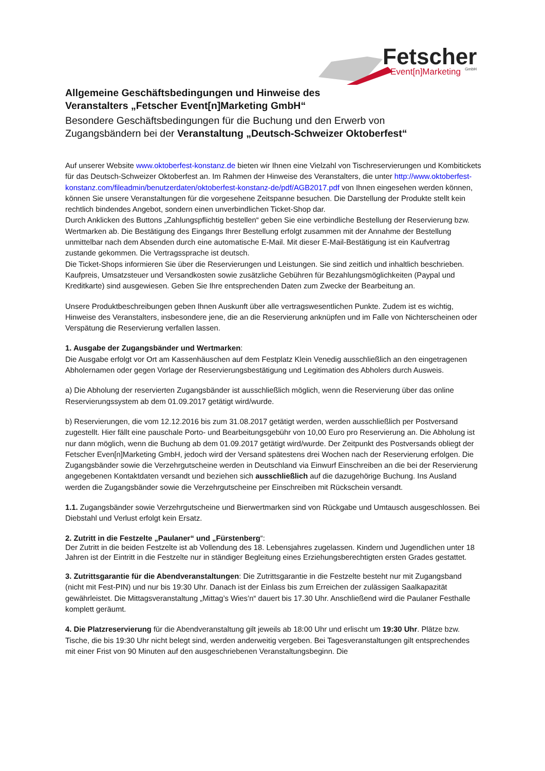Fetscher
Event[n]Marketing
GmbH
Allgemeine Geschäftsbedingungen und Hinweise des
Veranstalters „Fetscher Event[n]Marketing GmbH“
Besondere Geschäftsbedingungen für die Buchung und den Erwerb von
Zugangsbändern bei der Veranstaltung „Deutsch-Schweizer Oktoberfest“
Auf unserer Website www.oktoberfest-konstanz.de bieten wir Ihnen eine Vielzahl von Tischreservierungen und Kombitickets für das Deutsch-Schweizer Oktoberfest an. Im Rahmen der Hinweise des Veranstalters, die unter http://www.oktoberfest-konstanz.com/fileadmin/benutzerdaten/oktoberfest-konstanz-de/pdf/AGB2017.pdf von Ihnen eingesehen werden können, können Sie unsere Veranstaltungen für die vorgesehene Zeitspanne besuchen. Die Darstellung der Produkte stellt kein rechtlich bindendes Angebot, sondern einen unverbindlichen Ticket-Shop dar.
Durch Anklicken des Buttons „Zahlungspflichtig bestellen“ geben Sie eine verbindliche Bestellung der Reservierung bzw. Wertmarken ab. Die Bestätigung des Eingangs Ihrer Bestellung erfolgt zusammen mit der Annahme der Bestellung unmittelbar nach dem Absenden durch eine automatische E-Mail. Mit dieser E-Mail-Bestätigung ist ein Kaufvertrag zustande gekommen. Die Vertragssprache ist deutsch.
Die Ticket-Shops informieren Sie über die Reservierungen und Leistungen. Sie sind zeitlich und inhaltlich beschrieben. Kaufpreis, Umsatzsteuer und Versandkosten sowie zusätzliche Gebühren für Bezahlungsmöglichkeiten (Paypal und Kreditkarte) sind ausgewiesen. Geben Sie Ihre entsprechenden Daten zum Zwecke der Bearbeitung an.
Unsere Produktbeschreibungen geben Ihnen Auskunft über alle vertragswesentlichen Punkte. Zudem ist es wichtig, Hinweise des Veranstalters, insbesondere jene, die an die Reservierung anknüpfen und im Falle von Nichterscheinen oder Verspätung die Reservierung verfallen lassen.
1. Ausgabe der Zugangsbänder und Wertmarken:
Die Ausgabe erfolgt vor Ort am Kassenhäuschen auf dem Festplatz Klein Venedig ausschließlich an den eingetragenen Abholernamen oder gegen Vorlage der Reservierungsbestätigung und Legitimation des Abholers durch Ausweis.
a) Die Abholung der reservierten Zugangsbänder ist ausschließlich möglich, wenn die Reservierung über das online Reservierungssystem ab dem 01.09.2017 getätigt wird/wurde.
b) Reservierungen, die vom 12.12.2016 bis zum 31.08.2017 getätigt werden, werden ausschließlich per Postversand zugestellt. Hier fällt eine pauschale Porto- und Bearbeitungsgebühr von 10,00 Euro pro Reservierung an. Die Abholung ist nur dann möglich, wenn die Buchung ab dem 01.09.2017 getätigt wird/wurde. Der Zeitpunkt des Postversands obliegt der Fetscher Even[n]Marketing GmbH, jedoch wird der Versand spätestens drei Wochen nach der Reservierung erfolgen. Die Zugangsbänder sowie die Verzehrgutscheine werden in Deutschland via Einwurf Einschreiben an die bei der Reservierung angegebenen Kontaktdaten versandt und beziehen sich ausschließlich auf die dazugehörige Buchung. Ins Ausland werden die Zugangsbänder sowie die Verzehrgutscheine per Einschreiben mit Rückschein versandt.
1.1. Zugangsbänder sowie Verzehrgutscheine und Bierwertmarken sind von Rückgabe und Umtausch ausgeschlossen. Bei Diebstahl und Verlust erfolgt kein Ersatz.
2. Zutritt in die Festzelte „Paulaner“ und „Fürstenberg“:
Der Zutritt in die beiden Festzelte ist ab Vollendung des 18. Lebensjahres zugelassen. Kindern und Jugendlichen unter 18 Jahren ist der Eintritt in die Festzelte nur in ständiger Begleitung eines Erziehungsberechtigten ersten Grades gestattet.
3. Zutrittsgarantie für die Abendveranstaltungen: Die Zutrittsgarantie in die Festzelte besteht nur mit Zugangsband (nicht mit Fest-PIN) und nur bis 19:30 Uhr. Danach ist der Einlass bis zum Erreichen der zulässigen Saalkapazität gewährleistet. Die Mittagsveranstaltung „Mittag’s Wies’n“ dauert bis 17.30 Uhr. Anschließend wird die Paulaner Festhalle komplett geräumt.
4. Die Platzreservierung für die Abendveranstaltung gilt jeweils ab 18:00 Uhr und erlischt um 19:30 Uhr. Plätze bzw. Tische, die bis 19:30 Uhr nicht belegt sind, werden anderweitig vergeben. Bei Tagesveranstaltungen gilt entsprechendes mit einer Frist von 90 Minuten auf den ausgeschriebenen Veranstaltungsbeginn. Die